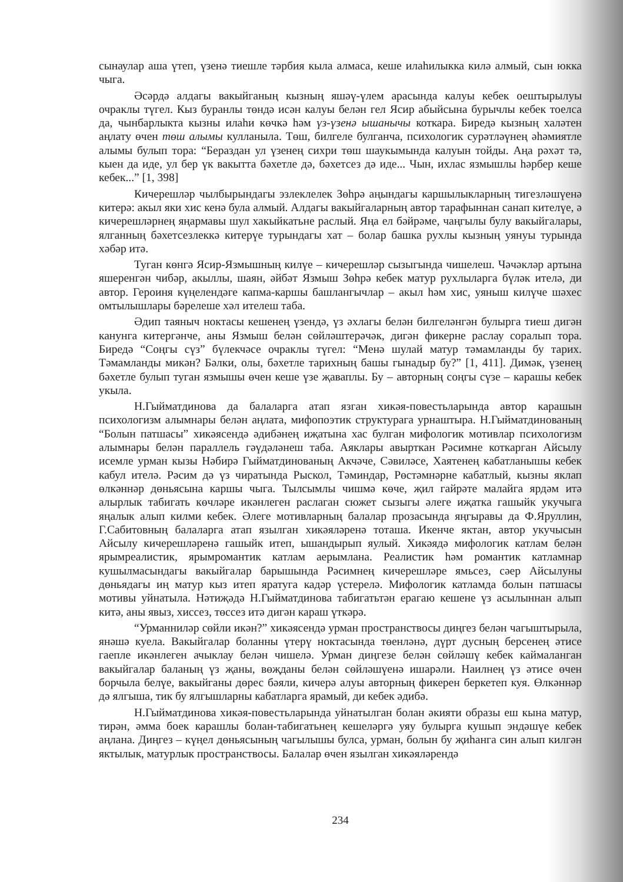сынаулар аша үтеп, үзенә тиешле тәрбия кыла алмаса, кеше илаһилыкка килә алмый, сын юкка чыга.
Әсәрдә алдагы вакыйганың кызның яшәү-үлем арасында калуы кебек оештырылуы очраклы түгел. Кыз буранлы төндә исән калуы белән гел Ясир абыйсына бурычлы кебек тоелса да, чынбарлыкта кызны илаһи көчкә һәм үз-үзенә ышанычы коткара. Биредә кызның халәтен аңлату өчен төш алымы кулланыла. Төш, билгеле булганча, психологик сурәтләүнең әһәмиятле алымы булып тора: “Бераздан ул үзенең сихри төш шаукымында калуын тойды. Аңа рәхәт тә, кыен да иде, ул бер үк вакытта бәхетле дә, бәхетсез дә иде... Чын, ихлас язмышлы һәрбер кеше кебек...” [1, 398]
Кичерешләр чылбырындагы эзлеклелек Зөһрә аңындагы каршылыкларның тигезләшүенә китерә: акыл яки хис кенә була алмый. Алдагы вакыйгаларның автор тарафыннан санап кителүе, ә кичерешләрнең яңармавы шул хакыйкатьне раслый. Яңа ел бәйрәме, чаңгылы булу вакыйгалары, ялганның бәхетсезлеккә китерүе турындагы хат – болар башка рухлы кызның уянуы турында хәбәр итә.
Туган көнгә Ясир-Язмышның килүе – кичерешләр сызыгында чишелеш. Чәчәкләр артына яшеренгән чибәр, акыллы, шаян, әйбәт Язмыш Зөһрә кебек матур рухлыларга бүләк ителә, ди автор. Героиня күңелендәге капма-каршы башлангычлар – акыл һәм хис, уяныш килүче шәхес омтылышлары бәрелеше хәл ителеш таба.
Әдип таяныч ноктасы кешенең үзендә, үз әхлагы белән билгеләнгән булырга тиеш дигән канунга китергәнче, аны Язмыш белән сөйләштерәчәк, дигән фикерне раслау соралып тора. Биредә “Соңгы сүз” бүлекчәсе очраклы түгел: “Менә шулай матур тәмамланды бу тарих. Тәмамланды микән? Бәлки, олы, бәхетле тарихның башы гынадыр бу?” [1, 411]. Димәк, үзенең бәхетле булып туган язмышы өчен кеше үзе җаваплы. Бу – авторның соңгы сүзе – карашы кебек укыла.
Н.Гыйматдинова да балаларга атап язган хикәя-повестьларында автор карашын психологизм алымнары белән аңлата, мифопоэтик структурага урнаштыра. Н.Гыйматдинованың “Болын патшасы” хикәясендә әдибәнең иҗатына хас булган мифологик мотивлар психологизм алымнары белән параллель гәүдәләнеш таба. Аяклары авырткан Рәсимне коткарган Айсылу исемле урман кызы Нәбирә Гыйматдинованың Акчәче, Сәвиләсе, Хаятенең кабатланышы кебек кабул ителә. Рәсим дә үз чиратында Рыскол, Тәминдар, Рөстәмнәрне кабатлый, кызны яклап өлкәннәр дөньясына каршы чыга. Тылсымлы чишмә көче, җил гайрәте малайга ярдәм итә алырлык табигать көчләре икәнлеген раслаган сюжет сызыгы әлеге иҗатка гашыйк укучыга яңалык алып килми кебек. Әлеге мотивларның балалар прозасында яңгыравы да Ф.Яруллин, Г.Сабитовның балаларга атап язылган хикәяләренә тоташа. Икенче яктан, автор укучысын Айсылу кичерешләренә гашыйк итеп, ышандырып яулый. Хикәядә мифологик катлам белән ярымреалистик, ярымромантик катлам аерымлана. Реалистик һәм романтик катламнар кушылмасындагы вакыйгалар барышында Рәсимнең кичерешләре ямьсез, сәер Айсылуны дөньядагы иң матур кыз итеп яратуга кадәр үстерелә. Мифологик катламда болын патшасы мотивы уйнатыла. Нәтиҗәдә Н.Гыйматдинова табигатьтән ерагаю кешене үз асылыннан алып китә, аны явыз, хиссез, төссез итә дигән караш үткәрә.
“Урманниләр сөйли икән?” хикәясендә урман пространствосы диңгез белән чагыштырыла, янәшә куела. Вакыйгалар боланны үтерү ноктасында төенләнә, дүрт дусның берсенең әтисе гаепле икәнлеген ачыклау белән чишелә. Урман диңгезе белән сөйләшү кебек каймаланган вакыйгалар баланың үз җаны, вөҗданы белән сөйләшүенә ишарәли. Наилнең үз әтисе өчен борчыла белүе, вакыйганы дөрес бәяли, кичерә алуы авторның фикерен беркетеп куя. Өлкәннәр дә ялгыша, тик бу ялгышларны кабатларга ярамый, ди кебек әдибә.
Н.Гыйматдинова хикәя-повестьларында уйнатылган болан әкияти образы еш кына матур, тирән, әмма боек карашлы болан-табигатьнең кешеләргә уяу булырга кушып эндәшүе кебек аңлана. Диңгез – күңел дөньясының чагылышы булса, урман, болын бу җиһанга син алып килгән яктылык, матурлык пространствосы. Балалар өчен язылган хикәяләрендә
234